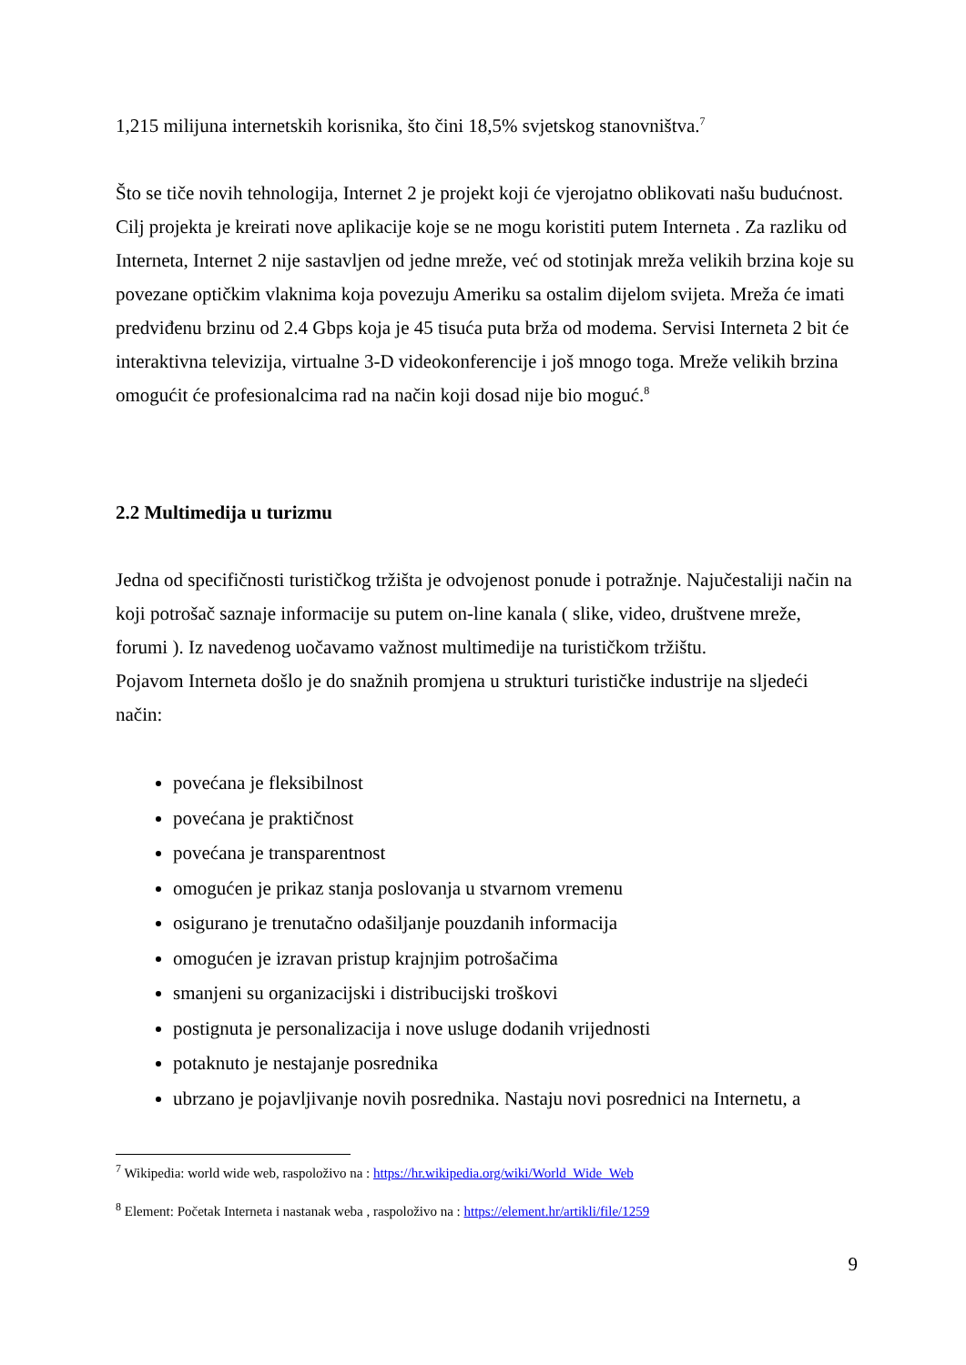1,215 milijuna internetskih korisnika, što čini 18,5% svjetskog stanovništva.<sup>7</sup>
Što se tiče novih tehnologija, Internet 2 je projekt koji će vjerojatno oblikovati našu budućnost. Cilj projekta je kreirati nove aplikacije koje se ne mogu koristiti putem Interneta . Za razliku od Interneta, Internet 2 nije sastavljen od jedne mreže, već od stotinjak mreža velikih brzina koje su povezane optičkim vlaknima koja povezuju Ameriku sa ostalim dijelom svijeta. Mreža će imati predviđenu brzinu od 2.4 Gbps koja je 45 tisuća puta brža od modema. Servisi Interneta 2 bit će interaktivna televizija, virtualne 3-D videokonferencije i još mnogo toga. Mreže velikih brzina omogućit će profesionalcima rad na način koji dosad nije bio moguć.<sup>8</sup>
2.2 Multimedija u turizmu
Jedna od specifičnosti turističkog tržišta je odvojenost ponude i potražnje. Najučestaliji način na koji potrošač saznaje informacije su putem on-line kanala ( slike, video, društvene mreže, forumi ). Iz navedenog uočavamo važnost multimedije na turističkom tržištu.
Pojavom Interneta došlo je do snažnih promjena u strukturi turističke industrije na sljedeći način:
povećana je fleksibilnost
povećana je praktičnost
povećana je transparentnost
omogućen je prikaz stanja poslovanja u stvarnom vremenu
osigurano je trenutačno odašiljanje pouzdanih informacija
omogućen je izravan pristup krajnjim potrošačima
smanjeni su organizacijski i distribucijski troškovi
postignuta je personalizacija i nove usluge dodanih vrijednosti
potaknuto je nestajanje posrednika
ubrzano je pojavljivanje novih posrednika. Nastaju novi posrednici na Internetu, a
<sup>7</sup> Wikipedia: world wide web, raspoloživo na : https://hr.wikipedia.org/wiki/World_Wide_Web
<sup>8</sup> Element: Početak Interneta i nastanak weba , raspoloživo na : https://element.hr/artikli/file/1259
9